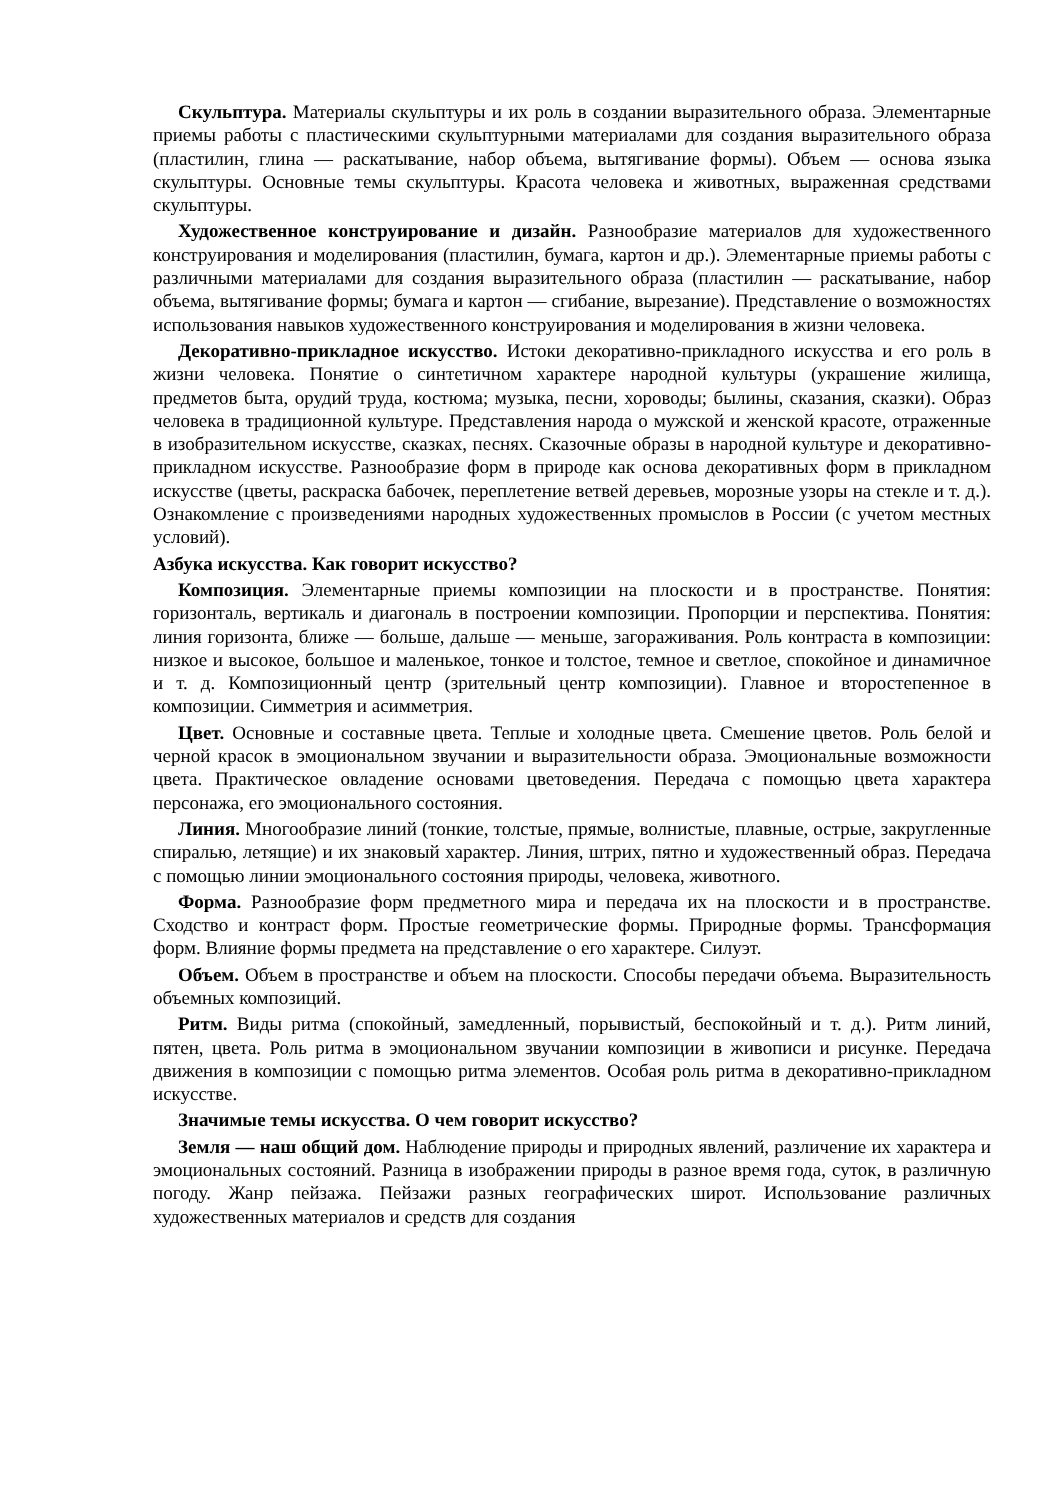Скульптура. Материалы скульптуры и их роль в создании выразительного образа. Элементарные приемы работы с пластическими скульптурными материалами для создания выразительного образа (пластилин, глина — раскатывание, набор объема, вытягивание формы). Объем — основа языка скульптуры. Основные темы скульптуры. Красота человека и животных, выраженная средствами скульптуры.
Художественное конструирование и дизайн. Разнообразие материалов для художественного конструирования и моделирования (пластилин, бумага, картон и др.). Элементарные приемы работы с различными материалами для создания выразительного образа (пластилин — раскатывание, набор объема, вытягивание формы; бумага и картон — сгибание, вырезание). Представление о возможностях использования навыков художественного конструирования и моделирования в жизни человека.
Декоративно-прикладное искусство. Истоки декоративно-прикладного искусства и его роль в жизни человека. Понятие о синтетичном характере народной культуры (украшение жилища, предметов быта, орудий труда, костюма; музыка, песни, хороводы; былины, сказания, сказки). Образ человека в традиционной культуре. Представления народа о мужской и женской красоте, отраженные в изобразительном искусстве, сказках, песнях. Сказочные образы в народной культуре и декоративно-прикладном искусстве. Разнообразие форм в природе как основа декоративных форм в прикладном искусстве (цветы, раскраска бабочек, переплетение ветвей деревьев, морозные узоры на стекле и т. д.). Ознакомление с произведениями народных художественных промыслов в России (с учетом местных условий).
Азбука искусства. Как говорит искусство?
Композиция. Элементарные приемы композиции на плоскости и в пространстве. Понятия: горизонталь, вертикаль и диагональ в построении композиции. Пропорции и перспектива. Понятия: линия горизонта, ближе — больше, дальше — меньше, загораживания. Роль контраста в композиции: низкое и высокое, большое и маленькое, тонкое и толстое, темное и светлое, спокойное и динамичное и т. д. Композиционный центр (зрительный центр композиции). Главное и второстепенное в композиции. Симметрия и асимметрия.
Цвет. Основные и составные цвета. Теплые и холодные цвета. Смешение цветов. Роль белой и черной красок в эмоциональном звучании и выразительности образа. Эмоциональные возможности цвета. Практическое овладение основами цветоведения. Передача с помощью цвета характера персонажа, его эмоционального состояния.
Линия. Многообразие линий (тонкие, толстые, прямые, волнистые, плавные, острые, закругленные спиралью, летящие) и их знаковый характер. Линия, штрих, пятно и художественный образ. Передача с помощью линии эмоционального состояния природы, человека, животного.
Форма. Разнообразие форм предметного мира и передача их на плоскости и в пространстве. Сходство и контраст форм. Простые геометрические формы. Природные формы. Трансформация форм. Влияние формы предмета на представление о его характере. Силуэт.
Объем. Объем в пространстве и объем на плоскости. Способы передачи объема. Выразительность объемных композиций.
Ритм. Виды ритма (спокойный, замедленный, порывистый, беспокойный и т. д.). Ритм линий, пятен, цвета. Роль ритма в эмоциональном звучании композиции в живописи и рисунке. Передача движения в композиции с помощью ритма элементов. Особая роль ритма в декоративно-прикладном искусстве.
Значимые темы искусства. О чем говорит искусство?
Земля — наш общий дом. Наблюдение природы и природных явлений, различение их характера и эмоциональных состояний. Разница в изображении природы в разное время года, суток, в различную погоду. Жанр пейзажа. Пейзажи разных географических широт. Использование различных художественных материалов и средств для создания